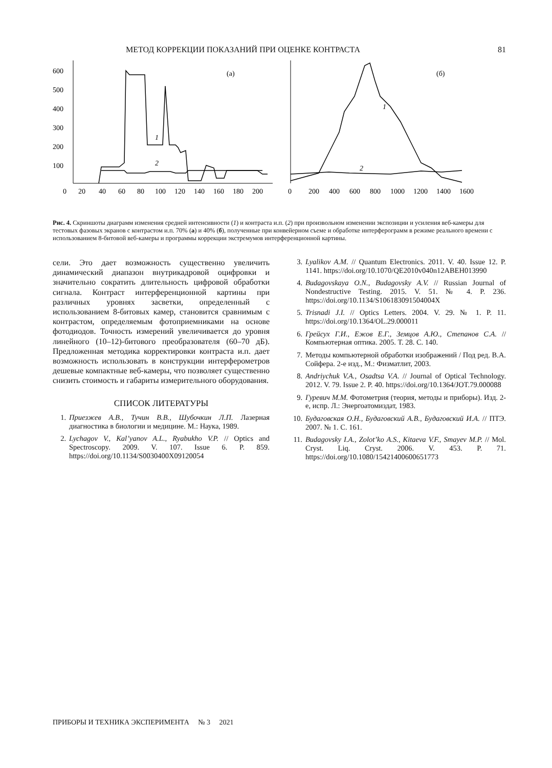МЕТОД КОРРЕКЦИИ ПОКАЗАНИЙ ПРИ ОЦЕНКЕ КОНТРАСТА 81
600
500
400
300
200
100
0
20
40
60
80
100
120
140
160
180
200
(а)
1
2
0
200
400
600
800
1000
1200
1400
1600
(б)
1
2
Рис. 4. Скриншоты диаграмм изменения средней интенсивности (1) и контраста и.п. (2) при произвольном изменении экспозиции и усиления веб-камеры для тестовых фазовых экранов с контрастом и.п. 70% (а) и 40% (б), полученные при конвейерном съеме и обработке интерферограмм в режиме реального времени с использованием 8-битовой веб-камеры и программы коррекции экстремумов интерференционной картины.
сели. Это дает возможность существенно увеличить динамический диапазон внутрикадровой оцифровки и значительно сократить длительность цифровой обработки сигнала. Контраст интерференционной картины при различных уровнях засветки, определенный с использованием 8-битовых камер, становится сравнимым с контрастом, определяемым фотоприемниками на основе фотодиодов. Точность измерений увеличивается до уровня линейного (10–12)-битового преобразователя (60–70 дБ). Предложенная методика корректировки контраста и.п. дает возможность использовать в конструкции интерферометров дешевые компактные веб-камеры, что позволяет существенно снизить стоимость и габариты измерительного оборудования.
СПИСОК ЛИТЕРАТУРЫ
1. Приезжев А.В., Тучин В.В., Шубочкин Л.П. Лазерная диагностика в биологии и медицине. М.: Наука, 1989.
2. Lychagov V., Kal’yanov A.L., Ryabukho V.P. // Optics and Spectroscopy. 2009. V. 107. Issue 6. P. 859. https://doi.org/10.1134/S0030400X09120054
3. Lyalikov A.M. // Quantum Electronics. 2011. V. 40. Issue 12. P. 1141. https://doi.org/10.1070/QE2010v040n12ABEH013990
4. Budagovskaya O.N., Budagovsky A.V. // Russian Journal of Nondestructive Testing. 2015. V. 51. № 4. P. 236. https://doi.org/10.1134/S106183091504004X
5. Trisnadi J.I. // Optics Letters. 2004. V. 29. № 1. P. 11. https://doi.org/10.1364/OL.29.000011
6. Грейсух Г.И., Ежов Е.Г., Земцов А.Ю., Степанов С.А. // Компьютерная оптика. 2005. Т. 28. С. 140.
7. Методы компьютерной обработки изображений / Под ред. В.А. Сойфера. 2-е изд., М.: Физматлит, 2003.
8. Andriychuk V.A., Osadtsa V.A. // Journal of Optical Technology. 2012. V. 79. Issue 2. P. 40. https://doi.org/10.1364/JOT.79.000088
9. Гуревич М.М. Фотометрия (теория, методы и приборы). Изд. 2-е, испр. Л.: Энергоатомиздат, 1983.
10. Будаговская О.Н., Будаговский А.В., Будаговский И.А. // ПТЭ. 2007. № 1. С. 161.
11. Budagovsky I.A., Zolot’ko A.S., Kitaeva V.F., Smayev M.P. // Mol. Cryst. Liq. Cryst. 2006. V. 453. P. 71. https://doi.org/10.1080/15421400600651773
ПРИБОРЫ И ТЕХНИКА ЭКСПЕРИМЕНТА № 3 2021